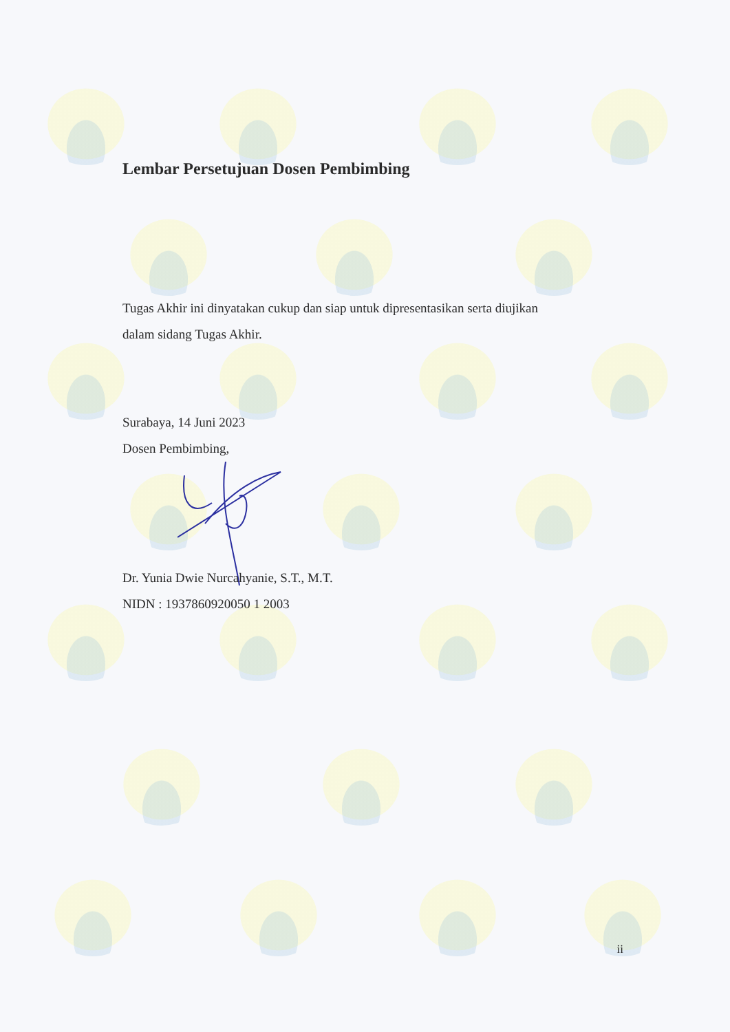Lembar Persetujuan Dosen Pembimbing
Tugas Akhir ini dinyatakan cukup dan siap untuk dipresentasikan serta diujikan
dalam sidang Tugas Akhir.
Surabaya, 14 Juni 2023
Dosen Pembimbing,
Dr. Yunia Dwie Nurcahyanie, S.T., M.T.
NIDN : 1937860920050 1 2003
ii